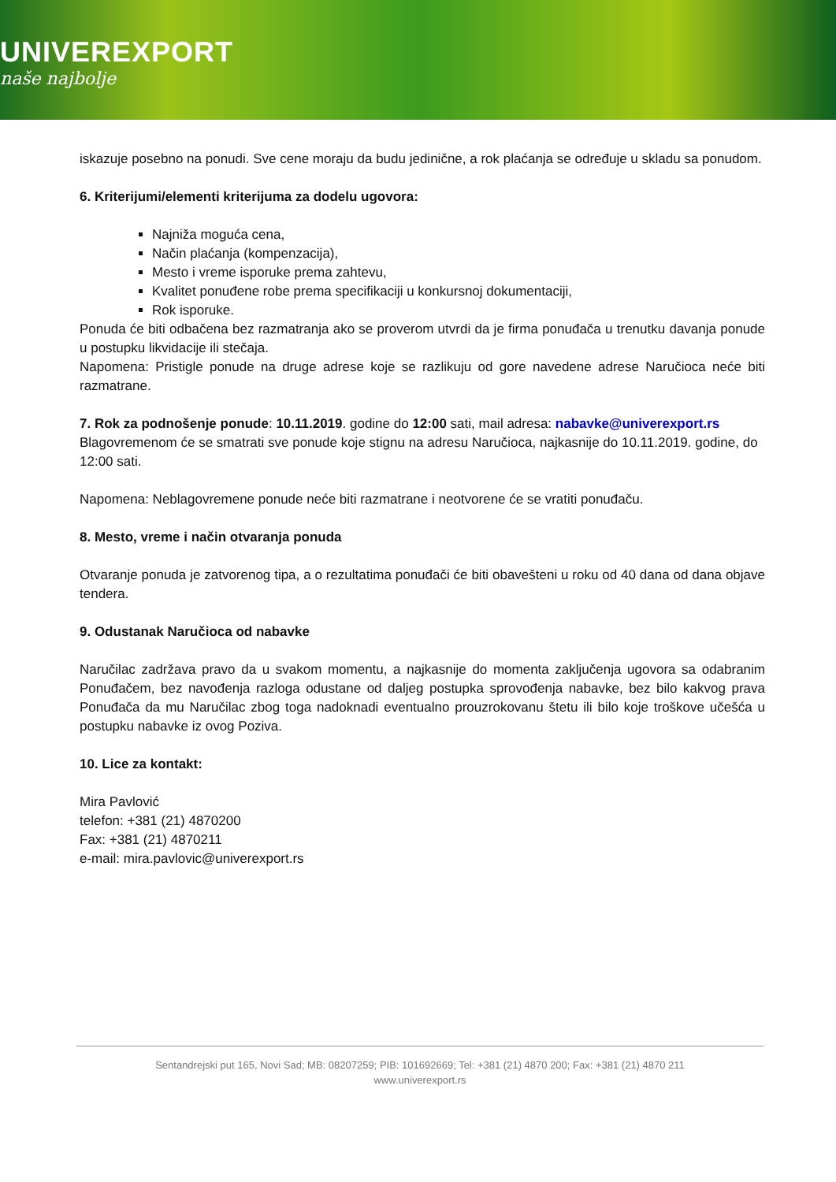UNIVEREXPORT
naše najbolje
iskazuje posebno na ponudi. Sve cene moraju da budu jedinične, a rok plaćanja se određuje u skladu sa ponudom.
6. Kriterijumi/elementi kriterijuma za dodelu ugovora:
Najniža moguća cena,
Način plaćanja (kompenzacija),
Mesto i vreme isporuke prema zahtevu,
Kvalitet ponuđene robe prema specifikaciji u konkursnoj dokumentaciji,
Rok isporuke.
Ponuda će biti odbačena bez razmatranja ako se proverom utvrdi da je firma ponuđača u trenutku davanja ponude u postupku likvidacije ili stečaja.
Napomena: Pristigle ponude na druge adrese koje se razlikuju od gore navedene adrese Naručioca neće biti razmatrane.
7. Rok za podnošenje ponude: 10.11.2019. godine do 12:00 sati, mail adresa: nabavke@univerexport.rs
Blagovremenom će se smatrati sve ponude koje stignu na adresu Naručioca, najkasnije do 10.11.2019. godine, do 12:00 sati.
Napomena: Neblagovremene ponude neće biti razmatrane i neotvorene će se vratiti ponuđaču.
8. Mesto, vreme i način otvaranja ponuda
Otvaranje ponuda je zatvorenog tipa, a o rezultatima ponuđači će biti obavešteni u roku od 40 dana od dana objave tendera.
9. Odustanak Naručioca od nabavke
Naručilac zadržava pravo da u svakom momentu, a najkasnije do momenta zaključenja ugovora sa odabranim Ponuđačem, bez navođenja razloga odustane od daljeg postupka sprovođenja nabavke, bez bilo kakvog prava Ponuđača da mu Naručilac zbog toga nadoknadi eventualno prouzrokovanu štetu ili bilo koje troškove učešća u postupku nabavke iz ovog Poziva.
10. Lice za kontakt:
Mira Pavlović
telefon: +381 (21) 4870200
Fax: +381 (21) 4870211
e-mail: mira.pavlovic@univerexport.rs
Sentandrejski put 165, Novi Sad; MB: 08207259; PIB: 101692669; Tel: +381 (21) 4870 200; Fax: +381 (21) 4870 211
www.univerexport.rs